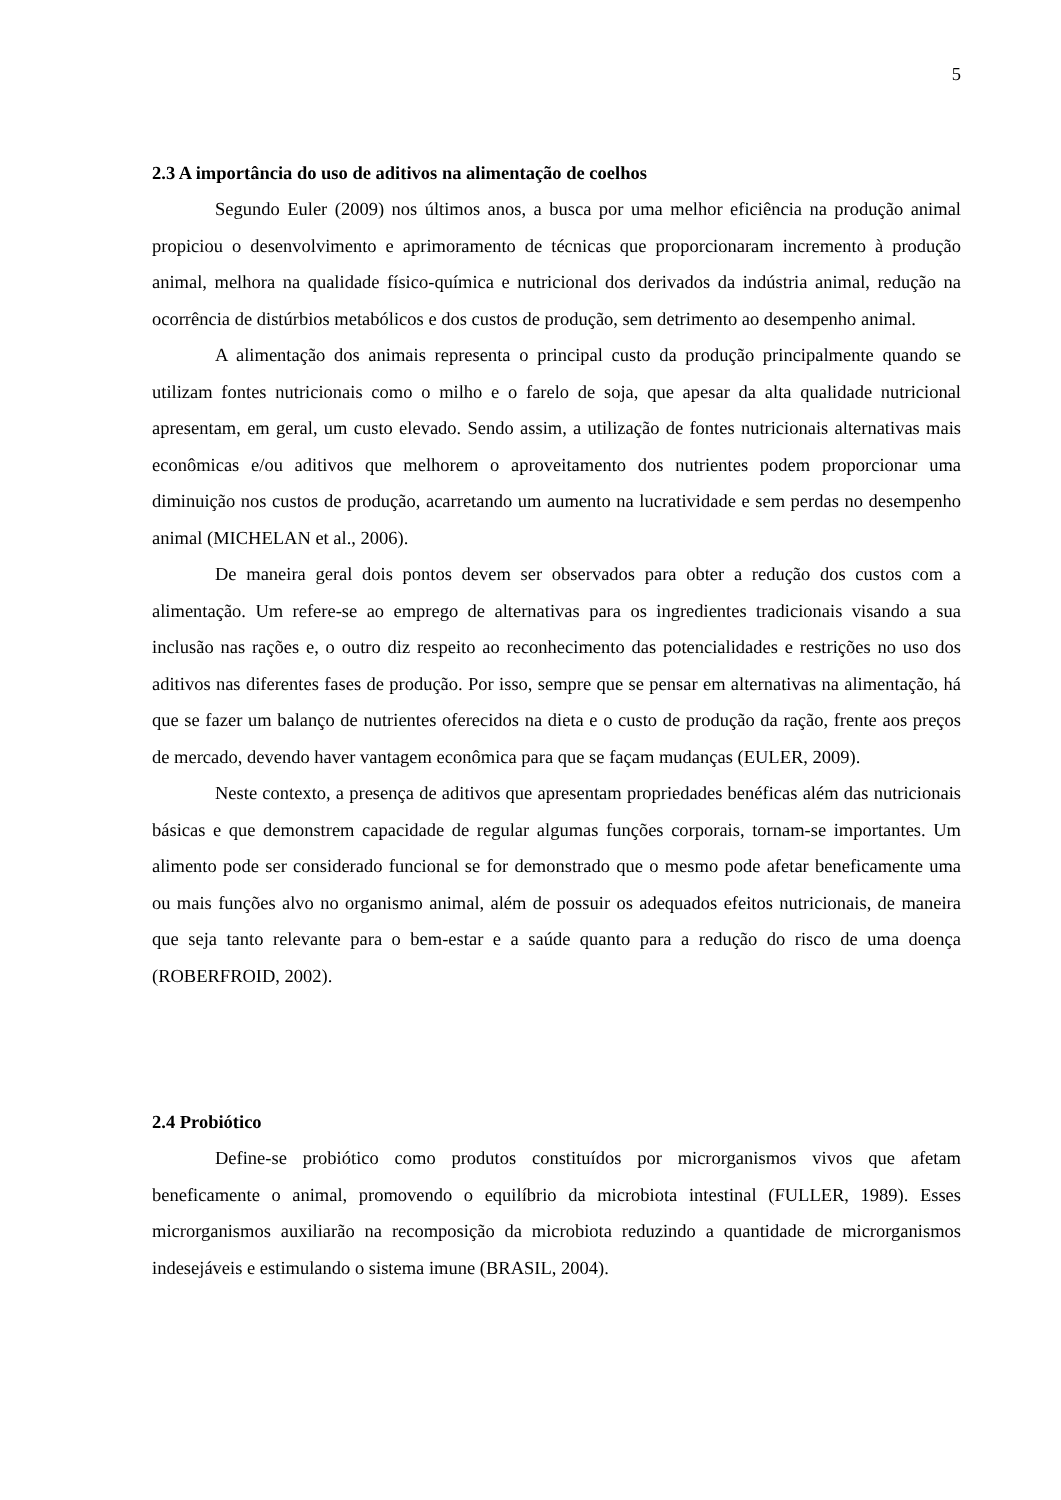5
2.3 A importância do uso de aditivos na alimentação de coelhos
Segundo Euler (2009) nos últimos anos, a busca por uma melhor eficiência na produção animal propiciou o desenvolvimento e aprimoramento de técnicas que proporcionaram incremento à produção animal, melhora na qualidade físico-química e nutricional dos derivados da indústria animal, redução na ocorrência de distúrbios metabólicos e dos custos de produção, sem detrimento ao desempenho animal.
A alimentação dos animais representa o principal custo da produção principalmente quando se utilizam fontes nutricionais como o milho e o farelo de soja, que apesar da alta qualidade nutricional apresentam, em geral, um custo elevado. Sendo assim, a utilização de fontes nutricionais alternativas mais econômicas e/ou aditivos que melhorem o aproveitamento dos nutrientes podem proporcionar uma diminuição nos custos de produção, acarretando um aumento na lucratividade e sem perdas no desempenho animal (MICHELAN et al., 2006).
De maneira geral dois pontos devem ser observados para obter a redução dos custos com a alimentação. Um refere-se ao emprego de alternativas para os ingredientes tradicionais visando a sua inclusão nas rações e, o outro diz respeito ao reconhecimento das potencialidades e restrições no uso dos aditivos nas diferentes fases de produção. Por isso, sempre que se pensar em alternativas na alimentação, há que se fazer um balanço de nutrientes oferecidos na dieta e o custo de produção da ração, frente aos preços de mercado, devendo haver vantagem econômica para que se façam mudanças (EULER, 2009).
Neste contexto, a presença de aditivos que apresentam propriedades benéficas além das nutricionais básicas e que demonstrem capacidade de regular algumas funções corporais, tornam-se importantes. Um alimento pode ser considerado funcional se for demonstrado que o mesmo pode afetar beneficamente uma ou mais funções alvo no organismo animal, além de possuir os adequados efeitos nutricionais, de maneira que seja tanto relevante para o bem-estar e a saúde quanto para a redução do risco de uma doença (ROBERFROID, 2002).
2.4 Probiótico
Define-se probiótico como produtos constituídos por microrganismos vivos que afetam beneficamente o animal, promovendo o equilíbrio da microbiota intestinal (FULLER, 1989). Esses microrganismos auxiliarão na recomposição da microbiota reduzindo a quantidade de microrganismos indesejáveis e estimulando o sistema imune (BRASIL, 2004).